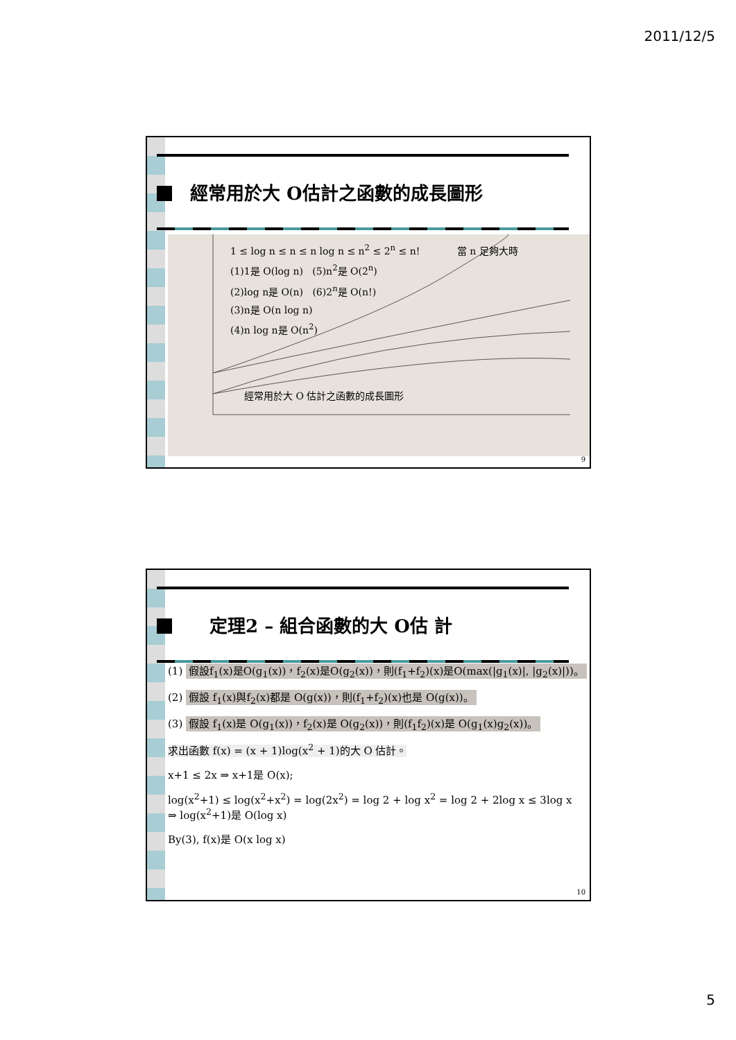2011/12/5
經常用於大 O估計之函數的成長圖形
1 ≤ log n ≤ n ≤ n log n ≤ n<sup>2</sup> ≤ 2<sup>n</sup> ≤ n! 當 n 足夠大時
(1)1是 O(log n) (5)n<sup>2</sup>是 O(2<sup>n</sup>)
(2)log n是 O(n) (6)2<sup>n</sup>是 O(n!)
(3)n是 O(n log n)
(4)n log n是 O(n<sup>2</sup>)
經常用於大 O 估計之函數的成長圖形
9
定理2 – 組合函數的大 O估 計
(1) 假設f<sub>1</sub>(x)是O(g<sub>1</sub>(x))，f<sub>2</sub>(x)是O(g<sub>2</sub>(x))，則(f<sub>1</sub>+f<sub>2</sub>)(x)是O(max(|g<sub>1</sub>(x)|, |g<sub>2</sub>(x)|))。
(2) 假設 f<sub>1</sub>(x)與f<sub>2</sub>(x)都是 O(g(x))，則(f<sub>1</sub>+f<sub>2</sub>)(x)也是 O(g(x))。
(3) 假設 f<sub>1</sub>(x)是 O(g<sub>1</sub>(x))，f<sub>2</sub>(x)是 O(g<sub>2</sub>(x))，則(f<sub>1</sub>f<sub>2</sub>)(x)是 O(g<sub>1</sub>(x)g<sub>2</sub>(x))。
求出函數 f(x) = (x + 1)log(x<sup>2</sup> + 1)的大 O 估計。
x+1 ≤ 2x ⇒ x+1是 O(x);
log(x<sup>2</sup>+1) ≤ log(x<sup>2</sup>+x<sup>2</sup>) = log(2x<sup>2</sup>) = log 2 + log x<sup>2</sup> = log 2 + 2log x ≤ 3log x
⇒ log(x<sup>2</sup>+1)是 O(log x)
By(3), f(x)是 O(x log x)
10
5